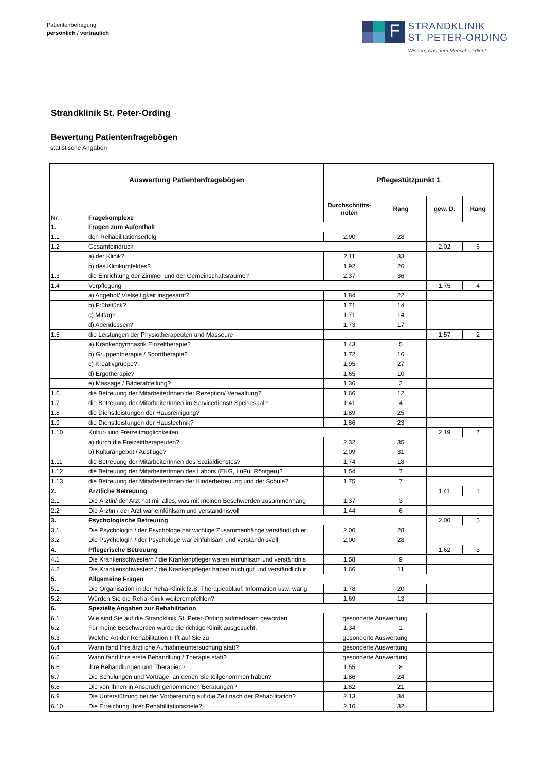Patientenbefragung
persönlich / vertraulich
F
STRANDKLINIK
ST. PETER-ORDING
Wissen, was dem Menschen dient.
Strandklinik St. Peter-Ording
Bewertung Patientenfragebögen
statistische Angaben
| Auswertung Patientenfragebögen | | Pflegestützpunkt 1 | | | |
| --- | --- | --- | --- | --- | --- |
| Nr. | Fragekomplexe | Durchschnitts- noten | Rang | gew. D. | Rang |
| 1. | Fragen zum Aufenthalt | | | | |
| 1.1 | den Rehabilitationserfolg | 2,00 | 28 | | |
| 1.2 | Gesamteindruck | | | 2,02 | 6 |
| | a) der Klinik? | 2,11 | 33 | | |
| | b) des Klinikumfeldes? | 1,92 | 26 | | |
| 1.3 | die Einrichtung der Zimmer und der Gemeinschaftsräume? | 2,37 | 36 | | |
| 1.4 | Verpflegung | | | 1,75 | 4 |
| | a) Angebot/ Vielseitigkeit insgesamt? | 1,84 | 22 | | |
| | b) Frühstück? | 1,71 | 14 | | |
| | c) Mittag? | 1,71 | 14 | | |
| | d) Abendessen? | 1,73 | 17 | | |
| 1.5 | die Leistungen der Physiotherapeuten und Masseure | | | 1,57 | 2 |
| | a) Krankengymnastik Einzeltherapie? | 1,43 | 5 | | |
| | b) Gruppentherapie / Sporttherapie? | 1,72 | 16 | | |
| | c) Kreativgruppe? | 1,95 | 27 | | |
| | d) Ergotherapie? | 1,65 | 10 | | |
| | e) Massage / Bäderabteilung? | 1,36 | 2 | | |
| 1.6. | die Betreuung der MitarbeiterInnen der Rezeption/ Verwaltung? | 1,66 | 12 | | |
| 1.7 | die Betreuung der MitarbeiterInnen im Servicedienst/ Speisesaal? | 1,41 | 4 | | |
| 1.8 | die Dienstleistungen der Hausreinigung? | 1,89 | 25 | | |
| 1.9 | die Dienstleistungen der Haustechnik? | 1,86 | 23 | | |
| 1.10 | Kultur- und Freizeitmöglichkeiten | | | 2,19 | 7 |
| | a) durch die Freizeittherapeuten? | 2,32 | 35 | | |
| | b) Kulturangebot / Ausflüge? | 2,09 | 31 | | |
| 1.11 | die Betreuung der MitarbeiterInnen des Sozialdienstes? | 1,74 | 18 | | |
| 1.12 | die Betreuung der MitarbeiterInnen des Labors (EKG, LuFu, Röntgen)? | 1,54 | 7 | | |
| 1.13 | die Betreuung der MitarbeiterInnen der Kinderbetreuung und der Schule? | 1,75 | 7 | | |
| 2. | Ärztliche Betreuung | | | 1,41 | 1 |
| 2.1 | Die Ärztin/ der Arzt hat mir alles, was mit meinen Beschwerden zusammenhäng | 1,37 | 3 | | |
| 2.2 | Die Ärztin / der Arzt war einfühlsam und verständnisvoll | 1,44 | 6 | | |
| 3. | Psychologische Betreuung | | | 2,00 | 5 |
| 3.1. | Die Psychologin / der Psychologe hat wichtige Zusammenhänge verständlich er | 2,00 | 28 | | |
| 3.2 | Die Psychologin / der Psychologe war einfühlsam und verständnisvoll. | 2,00 | 28 | | |
| 4. | Pflegerische Betreuung | | | 1,62 | 3 |
| 4.1 | Die Krankenschwestern / die Krankenpfleger waren einfühlsam und verständnis | 1,58 | 9 | | |
| 4.2 | Die Krankenschwestern / die Krankenpfleger haben mich gut und verständlich ir | 1,66 | 11 | | |
| 5. | Allgemeine Fragen | | | | |
| 5.1 | Die Organisation in der Reha-Klinik (z.B. Therapieablauf, Information usw. war g | 1,78 | 20 | | |
| 5.2. | Würden Sie die Reha-Klinik weiterempfehlen? | 1,69 | 13 | | |
| 6. | Spezielle Angaben zur Rehabilitation | | | | |
| 6.1 | Wie sind Sie auf die Strandklinik St. Peter-Ording aufmerksam geworden | gesonderte Auswertung | | | |
| 6.2 | Für meine Beschwerden wurde die richtige Klinik ausgesucht. | 1,34 | 1 | | |
| 6.3 | Welche Art der Rehabilitation trifft auf Sie zu | gesonderte Auswertung | | | |
| 6.4 | Wann fand Ihre ärztliche Aufnahmeuntersuchung statt? | gesonderte Auswertung | | | |
| 6.5 | Wann fand Ihre erste Behandlung / Therapie statt? | gesonderte Auswertung | | | |
| 6.6 | Ihre Behandlungen und Therapien? | 1,55 | 8 | | |
| 6.7 | Die Schulungen und Vorträge, an denen Sie teilgenommen haben? | 1,86 | 24 | | |
| 6.8 | Die von Ihnen in Anspruch genommenen Beratungen? | 1,82 | 21 | | |
| 6.9 | Die Unterstützung bei der Vorbereitung auf die Zeit nach der Rehabilitation? | 2,13 | 34 | | |
| 6.10 | Die Erreichung Ihrer Rehabilitationsziele? | 2,10 | 32 | | |